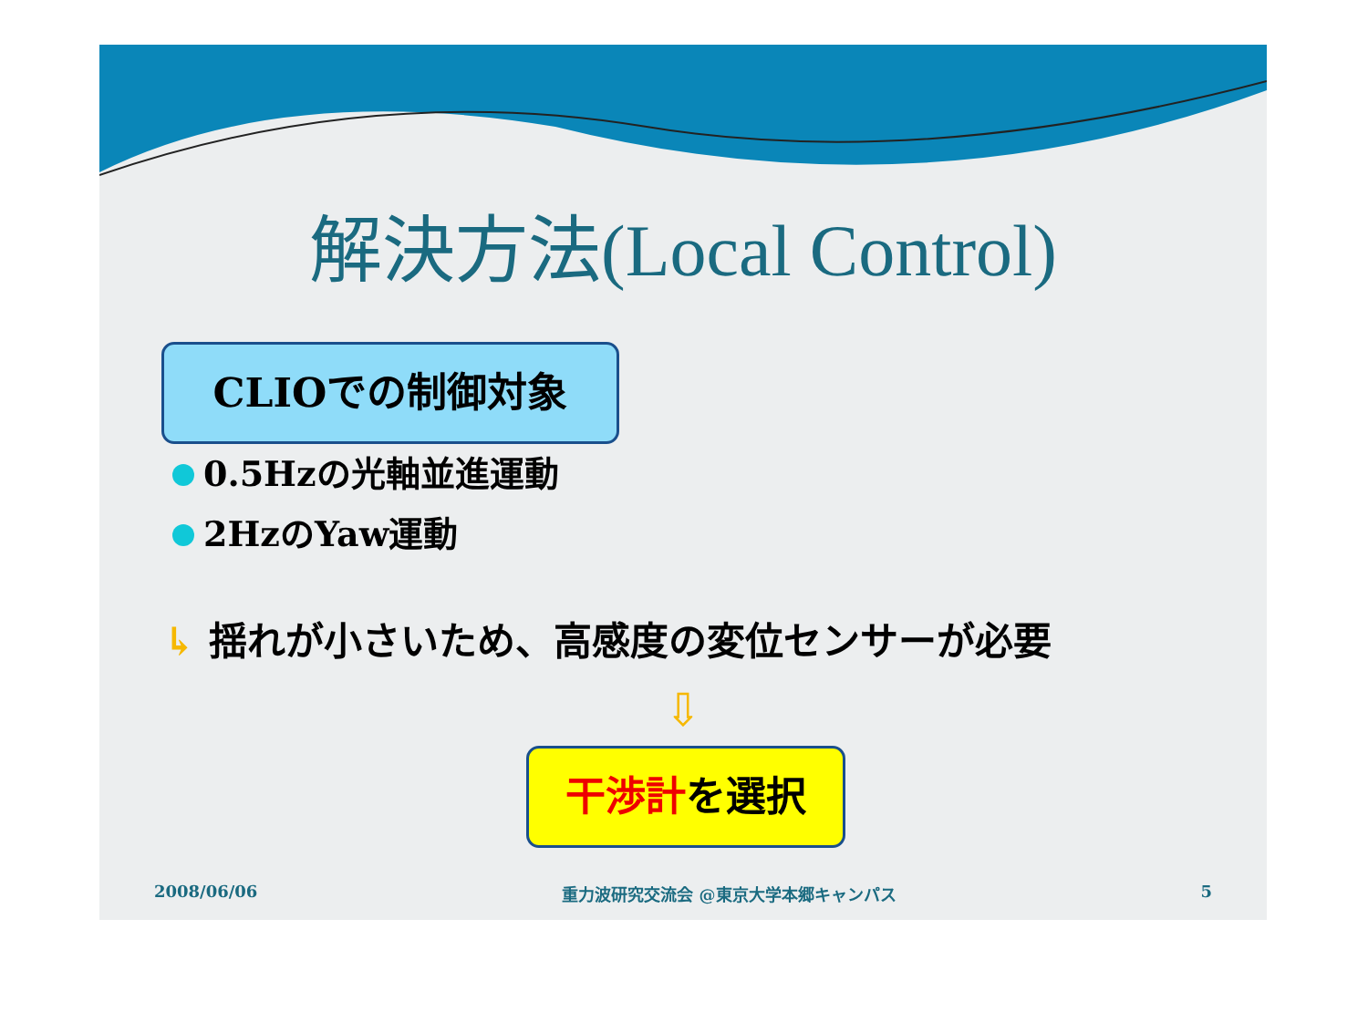解決方法(Local Control)
CLIOでの制御対象
0.5Hzの光軸並進運動
2HzのYaw運動
↳ 揺れが小さいため、高感度の変位センサーが必要
⇩
干渉計を選択
2008/06/06 重力波研究交流会 @東京大学本郷キャンパス 5